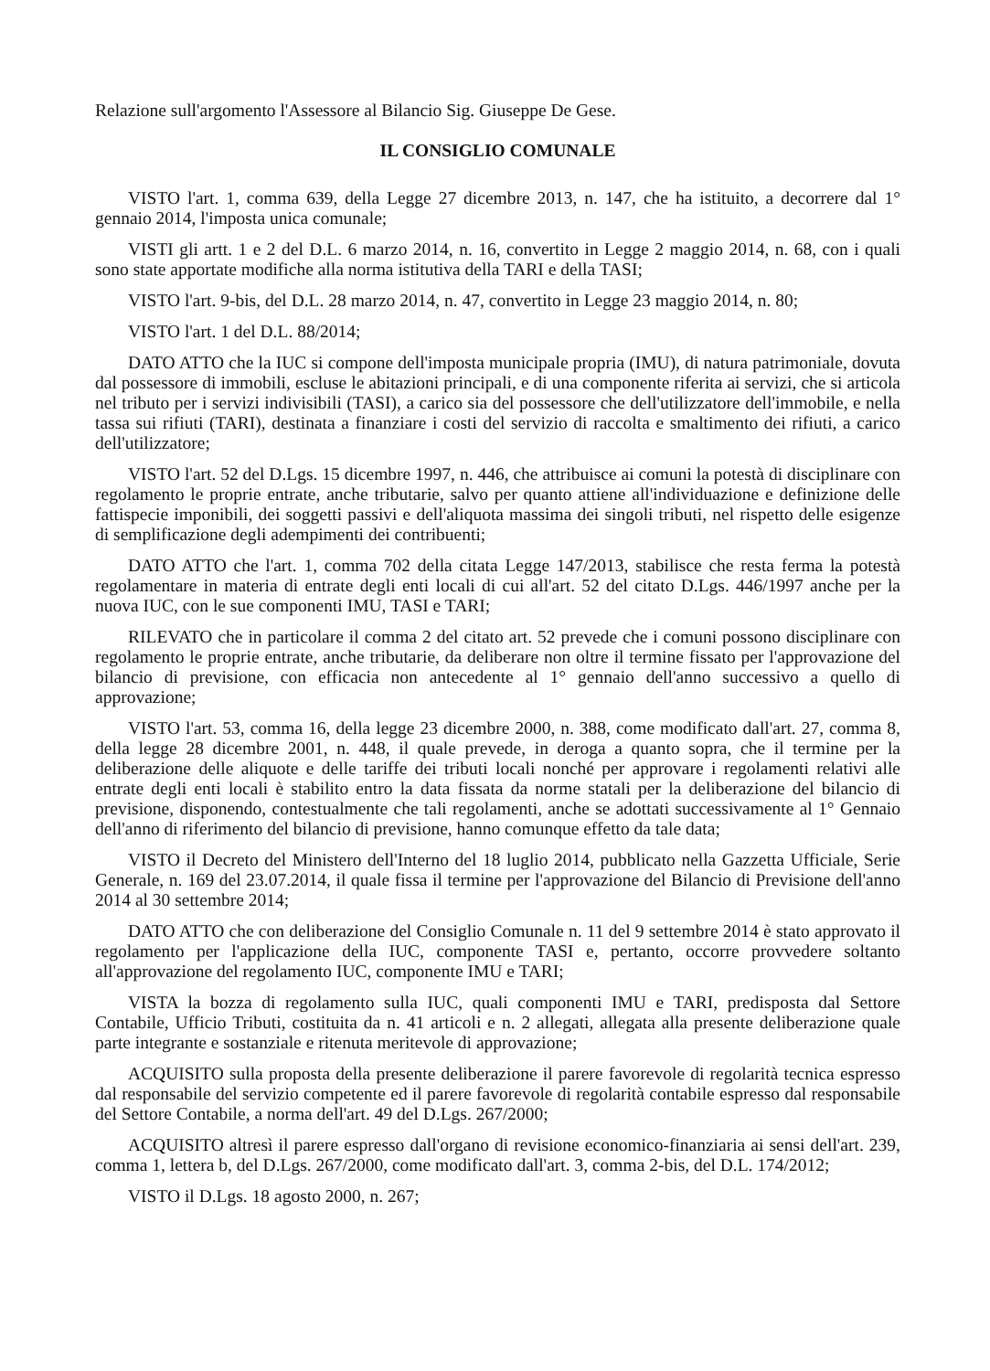Relazione sull'argomento l'Assessore al Bilancio Sig. Giuseppe De Gese.
IL CONSIGLIO COMUNALE
VISTO l'art. 1, comma 639, della Legge 27 dicembre 2013, n. 147, che ha istituito, a decorrere dal 1° gennaio 2014, l'imposta unica comunale;
VISTI gli artt. 1 e 2 del D.L. 6 marzo 2014, n. 16, convertito in Legge 2 maggio 2014, n. 68, con i quali sono state apportate modifiche alla norma istitutiva della TARI e della TASI;
VISTO l'art. 9-bis, del D.L. 28 marzo 2014, n. 47, convertito in Legge 23 maggio 2014, n. 80;
VISTO l'art. 1 del D.L. 88/2014;
DATO ATTO che la IUC si compone dell'imposta municipale propria (IMU), di natura patrimoniale, dovuta dal possessore di immobili, escluse le abitazioni principali, e di una componente riferita ai servizi, che si articola nel tributo per i servizi indivisibili (TASI), a carico sia del possessore che dell'utilizzatore dell'immobile, e nella tassa sui rifiuti (TARI), destinata a finanziare i costi del servizio di raccolta e smaltimento dei rifiuti, a carico dell'utilizzatore;
VISTO l'art. 52 del D.Lgs. 15 dicembre 1997, n. 446, che attribuisce ai comuni la potestà di disciplinare con regolamento le proprie entrate, anche tributarie, salvo per quanto attiene all'individuazione e definizione delle fattispecie imponibili, dei soggetti passivi e dell'aliquota massima dei singoli tributi, nel rispetto delle esigenze di semplificazione degli adempimenti dei contribuenti;
DATO ATTO che l'art. 1, comma 702 della citata Legge 147/2013, stabilisce che resta ferma la potestà regolamentare in materia di entrate degli enti locali di cui all'art. 52 del citato D.Lgs. 446/1997 anche per la nuova IUC, con le sue componenti IMU, TASI e TARI;
RILEVATO che in particolare il comma 2 del citato art. 52 prevede che i comuni possono disciplinare con regolamento le proprie entrate, anche tributarie, da deliberare non oltre il termine fissato per l'approvazione del bilancio di previsione, con efficacia non antecedente al 1° gennaio dell'anno successivo a quello di approvazione;
VISTO l'art. 53, comma 16, della legge 23 dicembre 2000, n. 388, come modificato dall'art. 27, comma 8, della legge 28 dicembre 2001, n. 448, il quale prevede, in deroga a quanto sopra, che il termine per la deliberazione delle aliquote e delle tariffe dei tributi locali nonché per approvare i regolamenti relativi alle entrate degli enti locali è stabilito entro la data fissata da norme statali per la deliberazione del bilancio di previsione, disponendo, contestualmente che tali regolamenti, anche se adottati successivamente al 1° Gennaio dell'anno di riferimento del bilancio di previsione, hanno comunque effetto da tale data;
VISTO il Decreto del Ministero dell'Interno del 18 luglio 2014, pubblicato nella Gazzetta Ufficiale, Serie Generale, n. 169 del 23.07.2014, il quale fissa il termine per l'approvazione del Bilancio di Previsione dell'anno 2014 al 30 settembre 2014;
DATO ATTO che con deliberazione del Consiglio Comunale n. 11 del 9 settembre 2014 è stato approvato il regolamento per l'applicazione della IUC, componente TASI e, pertanto, occorre provvedere soltanto all'approvazione del regolamento IUC, componente IMU e TARI;
VISTA la bozza di regolamento sulla IUC, quali componenti IMU e TARI, predisposta dal Settore Contabile, Ufficio Tributi, costituita da n. 41 articoli e n. 2 allegati, allegata alla presente deliberazione quale parte integrante e sostanziale e ritenuta meritevole di approvazione;
ACQUISITO sulla proposta della presente deliberazione il parere favorevole di regolarità tecnica espresso dal responsabile del servizio competente ed il parere favorevole di regolarità contabile espresso dal responsabile del Settore Contabile, a norma dell'art. 49 del D.Lgs. 267/2000;
ACQUISITO altresì il parere espresso dall'organo di revisione economico-finanziaria ai sensi dell'art. 239, comma 1, lettera b, del D.Lgs. 267/2000, come modificato dall'art. 3, comma 2-bis, del D.L. 174/2012;
VISTO il D.Lgs. 18 agosto 2000, n. 267;